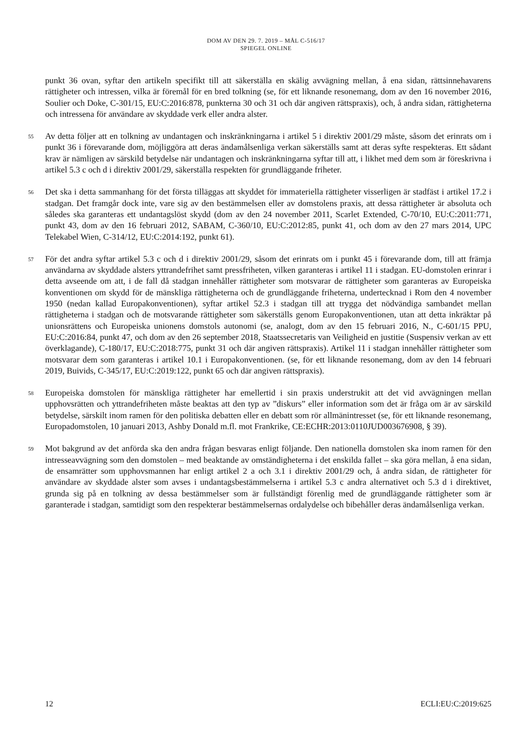DOM AV DEN 29. 7. 2019 – MÅL C-516/17
SPIEGEL ONLINE
punkt 36 ovan, syftar den artikeln specifikt till att säkerställa en skälig avvägning mellan, å ena sidan, rättsinnehavarens rättigheter och intressen, vilka är föremål för en bred tolkning (se, för ett liknande resonemang, dom av den 16 november 2016, Soulier och Doke, C-301/15, EU:C:2016:878, punkterna 30 och 31 och där angiven rättspraxis), och, å andra sidan, rättigheterna och intressena för användare av skyddade verk eller andra alster.
55
Av detta följer att en tolkning av undantagen och inskränkningarna i artikel 5 i direktiv 2001/29 måste, såsom det erinrats om i punkt 36 i förevarande dom, möjliggöra att deras ändamålsenliga verkan säkerställs samt att deras syfte respekteras. Ett sådant krav är nämligen av särskild betydelse när undantagen och inskränkningarna syftar till att, i likhet med dem som är föreskrivna i artikel 5.3 c och d i direktiv 2001/29, säkerställa respekten för grundläggande friheter.
56
Det ska i detta sammanhang för det första tilläggas att skyddet för immateriella rättigheter visserligen är stadfäst i artikel 17.2 i stadgan. Det framgår dock inte, vare sig av den bestämmelsen eller av domstolens praxis, att dessa rättigheter är absoluta och således ska garanteras ett undantagslöst skydd (dom av den 24 november 2011, Scarlet Extended, C-70/10, EU:C:2011:771, punkt 43, dom av den 16 februari 2012, SABAM, C-360/10, EU:C:2012:85, punkt 41, och dom av den 27 mars 2014, UPC Telekabel Wien, C-314/12, EU:C:2014:192, punkt 61).
57
För det andra syftar artikel 5.3 c och d i direktiv 2001/29, såsom det erinrats om i punkt 45 i förevarande dom, till att främja användarna av skyddade alsters yttrandefrihet samt pressfriheten, vilken garanteras i artikel 11 i stadgan. EU-domstolen erinrar i detta avseende om att, i de fall då stadgan innehåller rättigheter som motsvarar de rättigheter som garanteras av Europeiska konventionen om skydd för de mänskliga rättigheterna och de grundläggande friheterna, undertecknad i Rom den 4 november 1950 (nedan kallad Europakonventionen), syftar artikel 52.3 i stadgan till att trygga det nödvändiga sambandet mellan rättigheterna i stadgan och de motsvarande rättigheter som säkerställs genom Europakonventionen, utan att detta inkräktar på unionsrättens och Europeiska unionens domstols autonomi (se, analogt, dom av den 15 februari 2016, N., C-601/15 PPU, EU:C:2016:84, punkt 47, och dom av den 26 september 2018, Staatssecretaris van Veiligheid en justitie (Suspensiv verkan av ett överklagande), C-180/17, EU:C:2018:775, punkt 31 och där angiven rättspraxis). Artikel 11 i stadgan innehåller rättigheter som motsvarar dem som garanteras i artikel 10.1 i Europakonventionen. (se, för ett liknande resonemang, dom av den 14 februari 2019, Buivids, C-345/17, EU:C:2019:122, punkt 65 och där angiven rättspraxis).
58
Europeiska domstolen för mänskliga rättigheter har emellertid i sin praxis understrukit att det vid avvägningen mellan upphovsrätten och yttrandefriheten måste beaktas att den typ av ”diskurs” eller information som det är fråga om är av särskild betydelse, särskilt inom ramen för den politiska debatten eller en debatt som rör allmänintresset (se, för ett liknande resonemang, Europadomstolen, 10 januari 2013, Ashby Donald m.fl. mot Frankrike, CE:ECHR:2013:0110JUD003676908, § 39).
59
Mot bakgrund av det anförda ska den andra frågan besvaras enligt följande. Den nationella domstolen ska inom ramen för den intresseavvägning som den domstolen – med beaktande av omständigheterna i det enskilda fallet – ska göra mellan, å ena sidan, de ensamrätter som upphovsmannen har enligt artikel 2 a och 3.1 i direktiv 2001/29 och, å andra sidan, de rättigheter för användare av skyddade alster som avses i undantagsbestämmelserna i artikel 5.3 c andra alternativet och 5.3 d i direktivet, grunda sig på en tolkning av dessa bestämmelser som är fullständigt förenlig med de grundläggande rättigheter som är garanterade i stadgan, samtidigt som den respekterar bestämmelsernas ordalydelse och bibehåller deras ändamålsenliga verkan.
12 ECLI:EU:C:2019:625